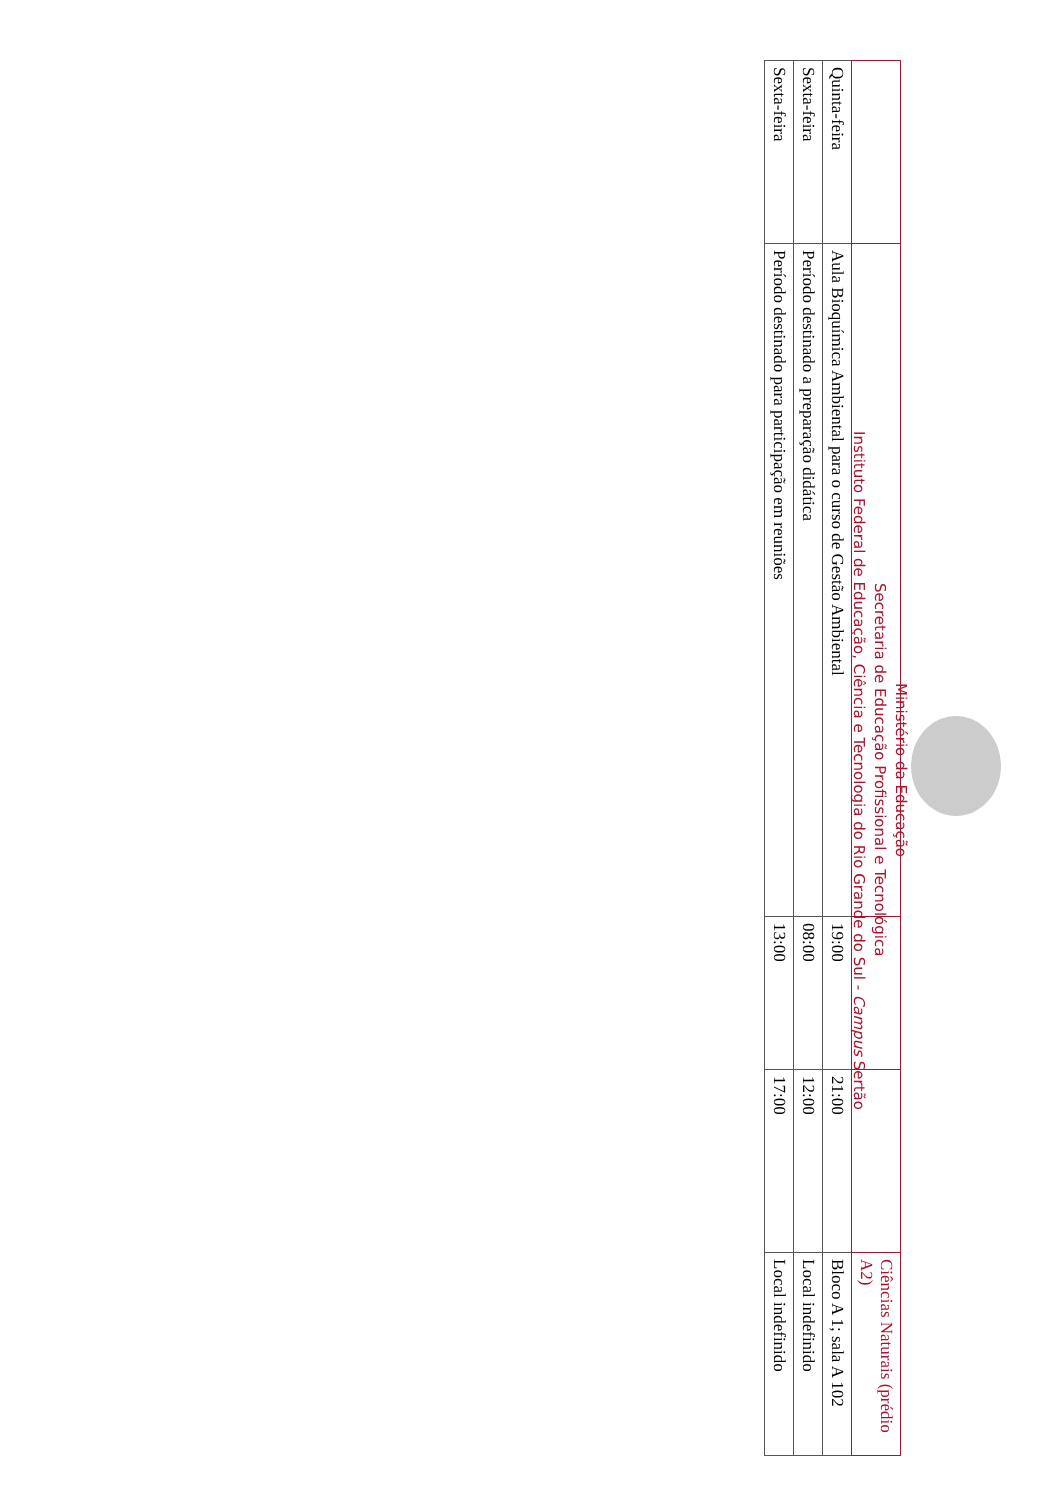Ministério da Educação
Secretaria de Educação Profissional e Tecnológica
Instituto Federal de Educação, Ciência e Tecnologia do Rio Grande do Sul - Campus Sertão
| | | | | Ciências Naturais (prédio A2) |
| Quinta-feira | Aula Bioquímica Ambiental para o curso de Gestão Ambiental | 19:00 | 21:00 | Bloco A 1; sala A 102 |
| Sexta-feira | Período destinado a preparação didática | 08:00 | 12:00 | Local indefinido |
| Sexta-feira | Período destinado para participação em reuniões | 13:00 | 17:00 | Local indefinido |